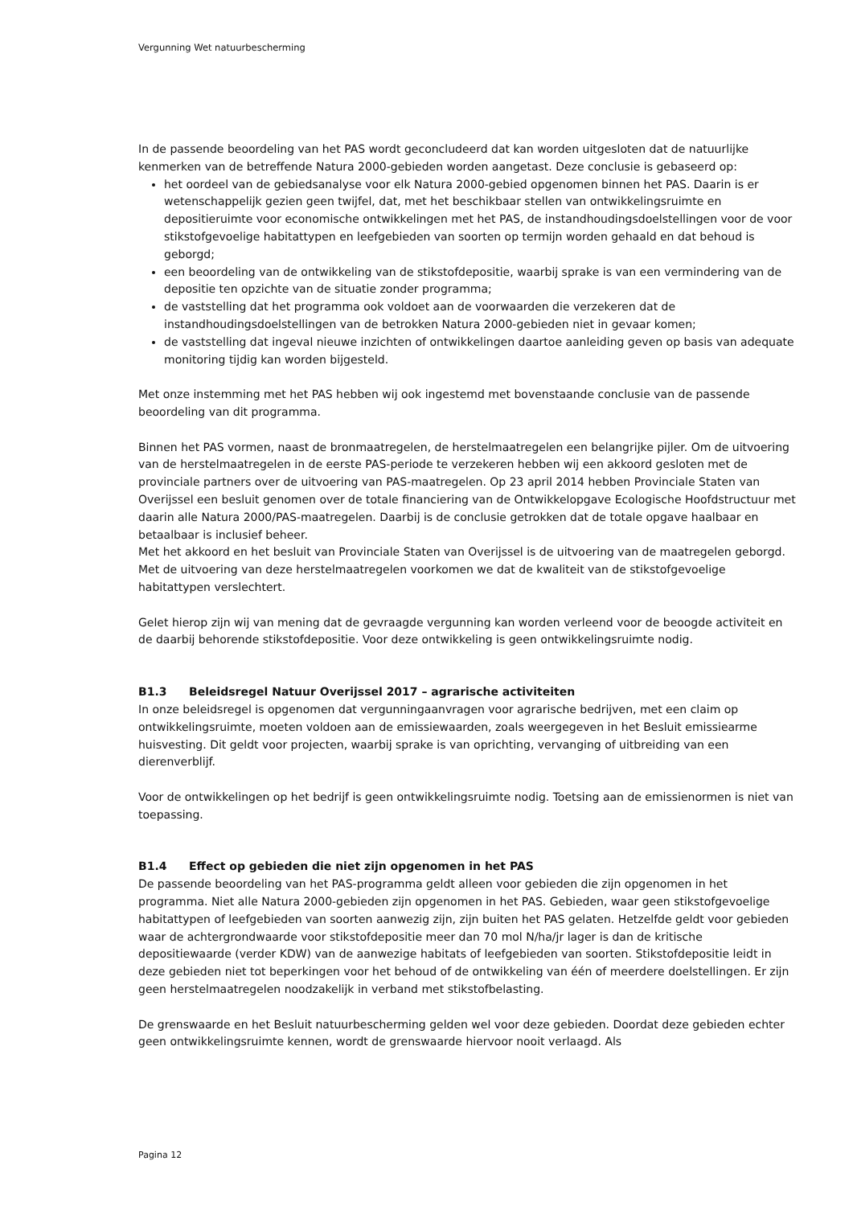Vergunning Wet natuurbescherming
In de passende beoordeling van het PAS wordt geconcludeerd dat kan worden uitgesloten dat de natuurlijke kenmerken van de betreffende Natura 2000-gebieden worden aangetast. Deze conclusie is gebaseerd op:
het oordeel van de gebiedsanalyse voor elk Natura 2000-gebied opgenomen binnen het PAS. Daarin is er wetenschappelijk gezien geen twijfel, dat, met het beschikbaar stellen van ontwikkelingsruimte en depositieruimte voor economische ontwikkelingen met het PAS, de instandhoudingsdoelstellingen voor de voor stikstofgevoelige habitattypen en leefgebieden van soorten op termijn worden gehaald en dat behoud is geborgd;
een beoordeling van de ontwikkeling van de stikstofdepositie, waarbij sprake is van een vermindering van de depositie ten opzichte van de situatie zonder programma;
de vaststelling dat het programma ook voldoet aan de voorwaarden die verzekeren dat de instandhoudingsdoelstellingen van de betrokken Natura 2000-gebieden niet in gevaar komen;
de vaststelling dat ingeval nieuwe inzichten of ontwikkelingen daartoe aanleiding geven op basis van adequate monitoring tijdig kan worden bijgesteld.
Met onze instemming met het PAS hebben wij ook ingestemd met bovenstaande conclusie van de passende beoordeling van dit programma.
Binnen het PAS vormen, naast de bronmaatregelen, de herstelmaatregelen een belangrijke pijler. Om de uitvoering van de herstelmaatregelen in de eerste PAS-periode te verzekeren hebben wij een akkoord gesloten met de provinciale partners over de uitvoering van PAS-maatregelen. Op 23 april 2014 hebben Provinciale Staten van Overijssel een besluit genomen over de totale financiering van de Ontwikkelopgave Ecologische Hoofdstructuur met daarin alle Natura 2000/PAS-maatregelen. Daarbij is de conclusie getrokken dat de totale opgave haalbaar en betaalbaar is inclusief beheer.
Met het akkoord en het besluit van Provinciale Staten van Overijssel is de uitvoering van de maatregelen geborgd. Met de uitvoering van deze herstelmaatregelen voorkomen we dat de kwaliteit van de stikstofgevoelige habitattypen verslechtert.
Gelet hierop zijn wij van mening dat de gevraagde vergunning kan worden verleend voor de beoogde activiteit en de daarbij behorende stikstofdepositie. Voor deze ontwikkeling is geen ontwikkelingsruimte nodig.
B1.3 Beleidsregel Natuur Overijssel 2017 – agrarische activiteiten
In onze beleidsregel is opgenomen dat vergunningaanvragen voor agrarische bedrijven, met een claim op ontwikkelingsruimte, moeten voldoen aan de emissiewaarden, zoals weergegeven in het Besluit emissiearme huisvesting. Dit geldt voor projecten, waarbij sprake is van oprichting, vervanging of uitbreiding van een dierenverblijf.
Voor de ontwikkelingen op het bedrijf is geen ontwikkelingsruimte nodig. Toetsing aan de emissienormen is niet van toepassing.
B1.4 Effect op gebieden die niet zijn opgenomen in het PAS
De passende beoordeling van het PAS-programma geldt alleen voor gebieden die zijn opgenomen in het programma. Niet alle Natura 2000-gebieden zijn opgenomen in het PAS. Gebieden, waar geen stikstofgevoelige habitattypen of leefgebieden van soorten aanwezig zijn, zijn buiten het PAS gelaten. Hetzelfde geldt voor gebieden waar de achtergrondwaarde voor stikstofdepositie meer dan 70 mol N/ha/jr lager is dan de kritische depositiewaarde (verder KDW) van de aanwezige habitats of leefgebieden van soorten. Stikstofdepositie leidt in deze gebieden niet tot beperkingen voor het behoud of de ontwikkeling van één of meerdere doelstellingen. Er zijn geen herstelmaatregelen noodzakelijk in verband met stikstofbelasting.
De grenswaarde en het Besluit natuurbescherming gelden wel voor deze gebieden. Doordat deze gebieden echter geen ontwikkelingsruimte kennen, wordt de grenswaarde hiervoor nooit verlaagd. Als
Pagina 12